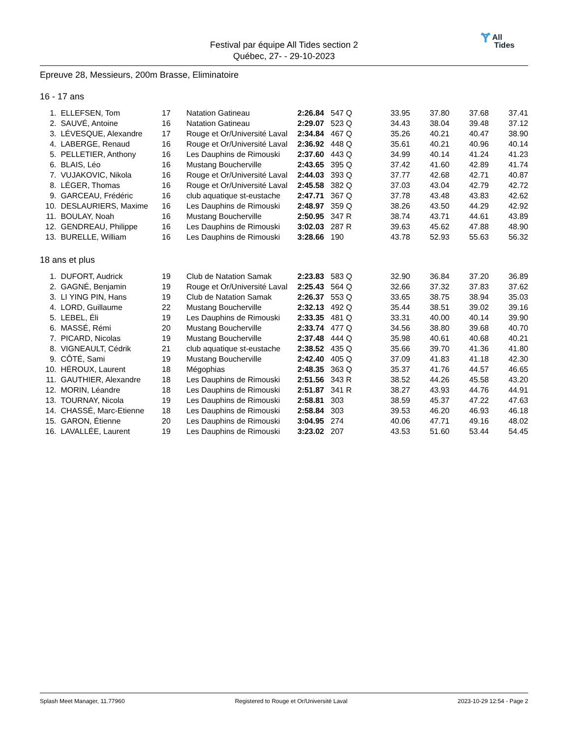Festival par équipe All Tides section 2
Québec, 27- - 29-10-2023
Ɏ All
Tides
Epreuve 28, Messieurs, 200m Brasse, Eliminatoire
16 - 17 ans
| 1. | ELLEFSEN, Tom | 17 | Natation Gatineau | 2:26.84 | 547 | Q | 33.95 | 37.80 | 37.68 | 37.41 |
| 2. | SAUVÉ, Antoine | 16 | Natation Gatineau | 2:29.07 | 523 | Q | 34.43 | 38.04 | 39.48 | 37.12 |
| 3. | LÉVESQUE, Alexandre | 17 | Rouge et Or/Université Laval | 2:34.84 | 467 | Q | 35.26 | 40.21 | 40.47 | 38.90 |
| 4. | LABERGE, Renaud | 16 | Rouge et Or/Université Laval | 2:36.92 | 448 | Q | 35.61 | 40.21 | 40.96 | 40.14 |
| 5. | PELLETIER, Anthony | 16 | Les Dauphins de Rimouski | 2:37.60 | 443 | Q | 34.99 | 40.14 | 41.24 | 41.23 |
| 6. | BLAIS, Léo | 16 | Mustang Boucherville | 2:43.65 | 395 | Q | 37.42 | 41.60 | 42.89 | 41.74 |
| 7. | VUJAKOVIC, Nikola | 16 | Rouge et Or/Université Laval | 2:44.03 | 393 | Q | 37.77 | 42.68 | 42.71 | 40.87 |
| 8. | LÉGER, Thomas | 16 | Rouge et Or/Université Laval | 2:45.58 | 382 | Q | 37.03 | 43.04 | 42.79 | 42.72 |
| 9. | GARCEAU, Frédéric | 16 | club aquatique st-eustache | 2:47.71 | 367 | Q | 37.78 | 43.48 | 43.83 | 42.62 |
| 10. | DESLAURIERS, Maxime | 16 | Les Dauphins de Rimouski | 2:48.97 | 359 | Q | 38.26 | 43.50 | 44.29 | 42.92 |
| 11. | BOULAY, Noah | 16 | Mustang Boucherville | 2:50.95 | 347 | R | 38.74 | 43.71 | 44.61 | 43.89 |
| 12. | GENDREAU, Philippe | 16 | Les Dauphins de Rimouski | 3:02.03 | 287 | R | 39.63 | 45.62 | 47.88 | 48.90 |
| 13. | BURELLE, William | 16 | Les Dauphins de Rimouski | 3:28.66 | 190 | | 43.78 | 52.93 | 55.63 | 56.32 |
18 ans et plus
| 1. | DUFORT, Audrick | 19 | Club de Natation Samak | 2:23.83 | 583 | Q | 32.90 | 36.84 | 37.20 | 36.89 |
| 2. | GAGNÉ, Benjamin | 19 | Rouge et Or/Université Laval | 2:25.43 | 564 | Q | 32.66 | 37.32 | 37.83 | 37.62 |
| 3. | LI YING PIN, Hans | 19 | Club de Natation Samak | 2:26.37 | 553 | Q | 33.65 | 38.75 | 38.94 | 35.03 |
| 4. | LORD, Guillaume | 22 | Mustang Boucherville | 2:32.13 | 492 | Q | 35.44 | 38.51 | 39.02 | 39.16 |
| 5. | LEBEL, Éli | 19 | Les Dauphins de Rimouski | 2:33.35 | 481 | Q | 33.31 | 40.00 | 40.14 | 39.90 |
| 6. | MASSÉ, Rémi | 20 | Mustang Boucherville | 2:33.74 | 477 | Q | 34.56 | 38.80 | 39.68 | 40.70 |
| 7. | PICARD, Nicolas | 19 | Mustang Boucherville | 2:37.48 | 444 | Q | 35.98 | 40.61 | 40.68 | 40.21 |
| 8. | VIGNEAULT, Cédrik | 21 | club aquatique st-eustache | 2:38.52 | 435 | Q | 35.66 | 39.70 | 41.36 | 41.80 |
| 9. | CÔTÉ, Sami | 19 | Mustang Boucherville | 2:42.40 | 405 | Q | 37.09 | 41.83 | 41.18 | 42.30 |
| 10. | HÉROUX, Laurent | 18 | Mégophias | 2:48.35 | 363 | Q | 35.37 | 41.76 | 44.57 | 46.65 |
| 11. | GAUTHIER, Alexandre | 18 | Les Dauphins de Rimouski | 2:51.56 | 343 | R | 38.52 | 44.26 | 45.58 | 43.20 |
| 12. | MORIN, Léandre | 18 | Les Dauphins de Rimouski | 2:51.87 | 341 | R | 38.27 | 43.93 | 44.76 | 44.91 |
| 13. | TOURNAY, Nicola | 19 | Les Dauphins de Rimouski | 2:58.81 | 303 | | 38.59 | 45.37 | 47.22 | 47.63 |
| 14. | CHASSÉ, Marc-Etienne | 18 | Les Dauphins de Rimouski | 2:58.84 | 303 | | 39.53 | 46.20 | 46.93 | 46.18 |
| 15. | GARON, Étienne | 20 | Les Dauphins de Rimouski | 3:04.95 | 274 | | 40.06 | 47.71 | 49.16 | 48.02 |
| 16. | LAVALLÉE, Laurent | 19 | Les Dauphins de Rimouski | 3:23.02 | 207 | | 43.53 | 51.60 | 53.44 | 54.45 |
Splash Meet Manager, 11.77960 Registered to Rouge et Or/Université Laval 2023-10-29 12:54 - Page 2